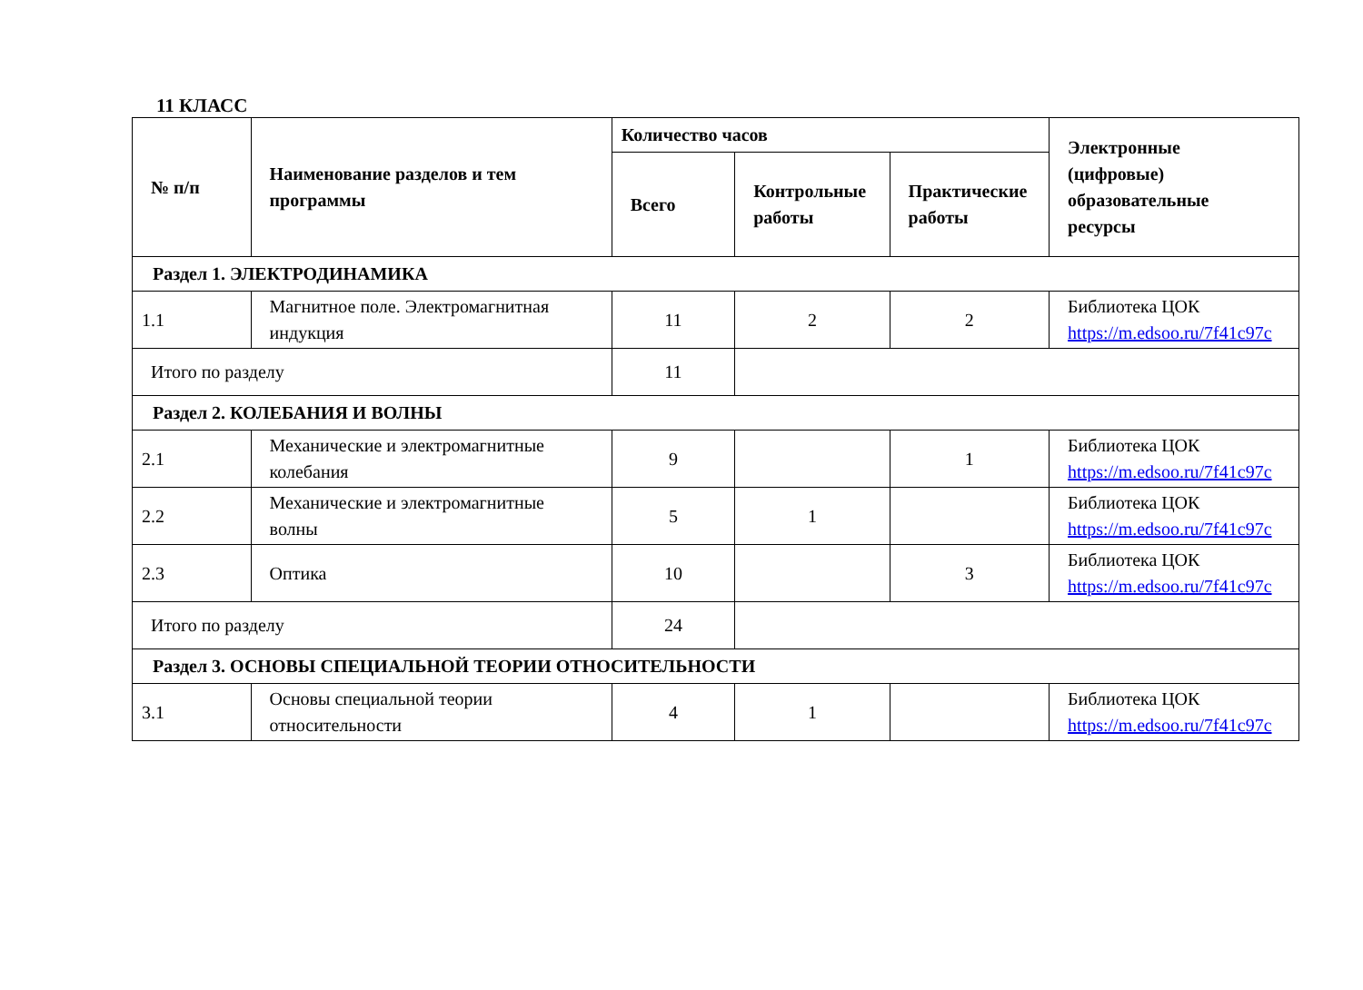11 КЛАСС
| № п/п | Наименование разделов и тем программы | Количество часов | | | Электронные (цифровые) образовательные ресурсы |
| --- | --- | --- | --- | --- | --- |
| | | Всего | Контрольные работы | Практические работы | |
| Раздел 1. ЭЛЕКТРОДИНАМИКА | | | | | |
| 1.1 | Магнитное поле. Электромагнитная индукция | 11 | 2 | 2 | Библиотека ЦОК https://m.edsoo.ru/7f41c97c |
| Итого по разделу | | 11 | | | |
| Раздел 2. КОЛЕБАНИЯ И ВОЛНЫ | | | | | |
| 2.1 | Механические и электромагнитные колебания | 9 | | 1 | Библиотека ЦОК https://m.edsoo.ru/7f41c97c |
| 2.2 | Механические и электромагнитные волны | 5 | 1 | | Библиотека ЦОК https://m.edsoo.ru/7f41c97c |
| 2.3 | Оптика | 10 | | 3 | Библиотека ЦОК https://m.edsoo.ru/7f41c97c |
| Итого по разделу | | 24 | | | |
| Раздел 3. ОСНОВЫ СПЕЦИАЛЬНОЙ ТЕОРИИ ОТНОСИТЕЛЬНОСТИ | | | | | |
| 3.1 | Основы специальной теории относительности | 4 | 1 | | Библиотека ЦОК https://m.edsoo.ru/7f41c97c |